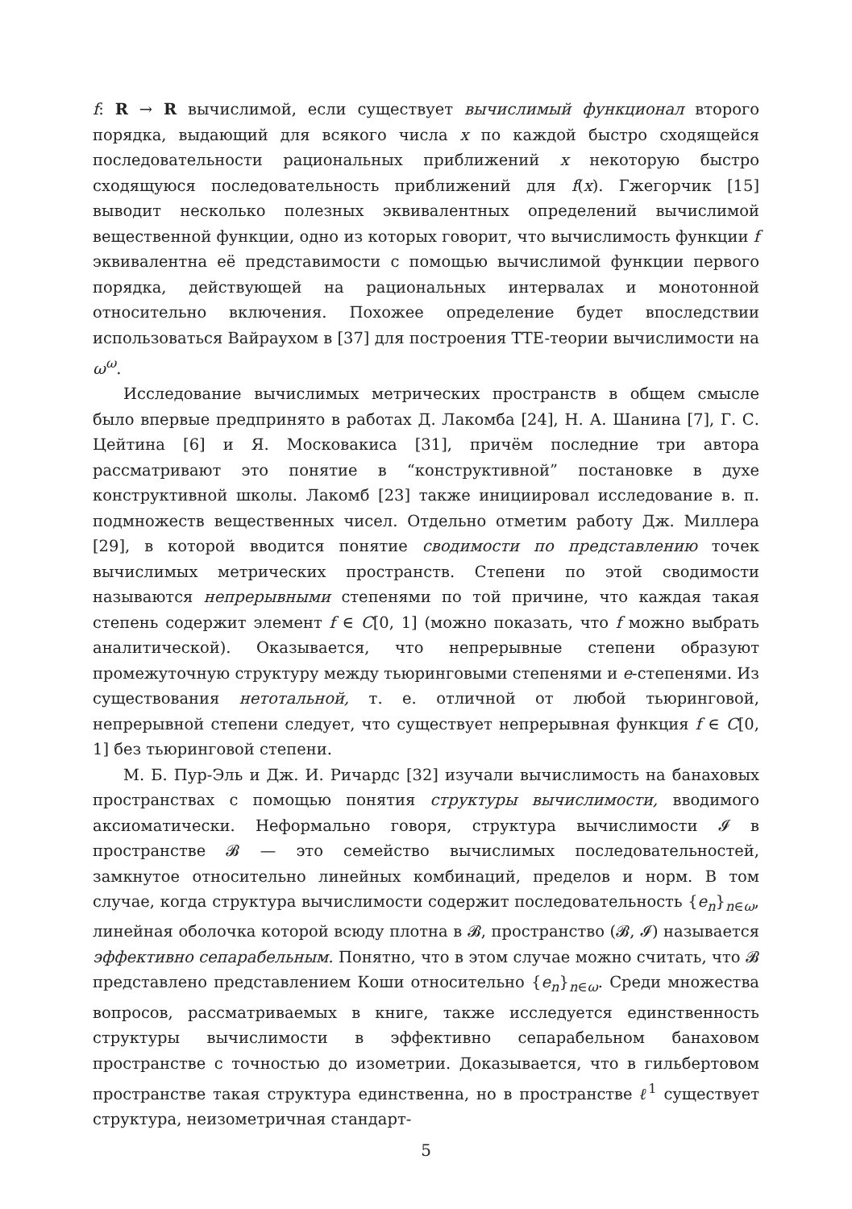f: R → R вычислимой, если существует вычислимый функционал второго порядка, выдающий для всякого числа x по каждой быстро сходящейся последовательности рациональных приближений x некоторую быстро сходящуюся последовательность приближений для f(x). Гжегорчик [15] выводит несколько полезных эквивалентных определений вычислимой вещественной функции, одно из которых говорит, что вычислимость функции f эквивалентна её представимости с помощью вычислимой функции первого порядка, действующей на рациональных интервалах и монотонной относительно включения. Похожее определение будет впоследствии использоваться Вайраухом в [37] для построения TTE-теории вычислимости на ω<sup>ω</sup>.
Исследование вычислимых метрических пространств в общем смысле было впервые предпринято в работах Д. Лакомба [24], Н. А. Шанина [7], Г. С. Цейтина [6] и Я. Московакиса [31], причём последние три автора рассматривают это понятие в “конструктивной” постановке в духе конструктивной школы. Лакомб [23] также инициировал исследование в. п. подмножеств вещественных чисел. Отдельно отметим работу Дж. Миллера [29], в которой вводится понятие сводимости по представлению точек вычислимых метрических пространств. Степени по этой сводимости называются непрерывными степенями по той причине, что каждая такая степень содержит элемент f ∈ C[0, 1] (можно показать, что f можно выбрать аналитической). Оказывается, что непрерывные степени образуют промежуточную структуру между тьюринговыми степенями и e-степенями. Из существования нетотальной, т. е. отличной от любой тьюринговой, непрерывной степени следует, что существует непрерывная функция f ∈ C[0, 1] без тьюринговой степени.
М. Б. Пур-Эль и Дж. И. Ричардс [32] изучали вычислимость на банаховых пространствах с помощью понятия структуры вычислимости, вводимого аксиоматически. Неформально говоря, структура вычислимости 𝓘 в пространстве 𝓑 — это семейство вычислимых последовательностей, замкнутое относительно линейных комбинаций, пределов и норм. В том случае, когда структура вычислимости содержит последовательность {e<sub>n</sub>}<sub>n∈ω</sub>, линейная оболочка которой всюду плотна в 𝓑, пространство (𝓑, 𝓘) называется эффективно сепарабельным. Понятно, что в этом случае можно считать, что 𝓑 представлено представлением Коши относительно {e<sub>n</sub>}<sub>n∈ω</sub>. Среди множества вопросов, рассматриваемых в книге, также исследуется единственность структуры вычислимости в эффективно сепарабельном банаховом пространстве с точностью до изометрии. Доказывается, что в гильбертовом пространстве такая структура единственна, но в пространстве ℓ<sup>1</sup> существует структура, неизометричная стандарт-
5